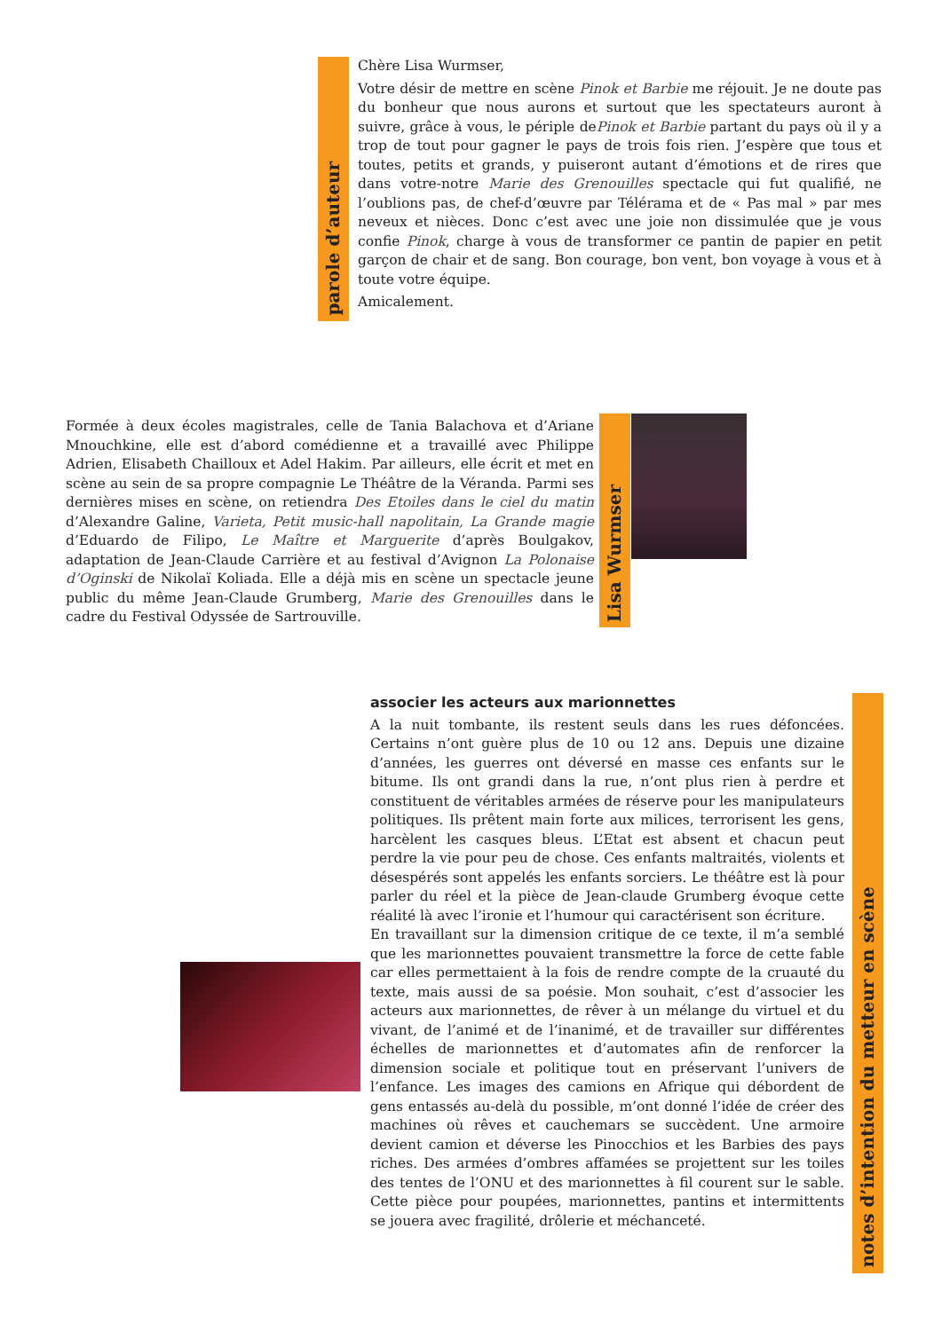parole d’auteur
Chère Lisa Wurmser,
Votre désir de mettre en scène Pinok et Barbie me réjouit. Je ne doute pas du bonheur que nous aurons et surtout que les spectateurs auront à suivre, grâce à vous, le périple dePinok et Barbie partant du pays où il y a trop de tout pour gagner le pays de trois fois rien. J’espère que tous et toutes, petits et grands, y puiseront autant d’émotions et de rires que dans votre-notre Marie des Grenouilles spectacle qui fut qualifié, ne l’oublions pas, de chef-d’œuvre par Télérama et de « Pas mal » par mes neveux et nièces. Donc c’est avec une joie non dissimulée que je vous confie Pinok, charge à vous de transformer ce pantin de papier en petit garçon de chair et de sang. Bon courage, bon vent, bon voyage à vous et à toute votre équipe.
Amicalement.
Formée à deux écoles magistrales, celle de Tania Balachova et d’Ariane Mnouchkine, elle est d’abord comédienne et a travaillé avec Philippe Adrien, Elisabeth Chailloux et Adel Hakim. Par ailleurs, elle écrit et met en scène au sein de sa propre compagnie Le Théâtre de la Véranda. Parmi ses dernières mises en scène, on retiendra Des Etoiles dans le ciel du matin d’Alexandre Galine, Varieta, Petit music-hall napolitain, La Grande magie d’Eduardo de Filipo, Le Maître et Marguerite d’après Boulgakov, adaptation de Jean-Claude Carrière et au festival d’Avignon La Polonaise d’Oginski de Nikolaï Koliada. Elle a déjà mis en scène un spectacle jeune public du même Jean-Claude Grumberg, Marie des Grenouilles dans le cadre du Festival Odyssée de Sartrouville.
Lisa Wurmser
associer les acteurs aux marionnettes
A la nuit tombante, ils restent seuls dans les rues défoncées. Certains n’ont guère plus de 10 ou 12 ans. Depuis une dizaine d’années, les guerres ont déversé en masse ces enfants sur le bitume. Ils ont grandi dans la rue, n’ont plus rien à perdre et constituent de véritables armées de réserve pour les manipulateurs politiques. Ils prêtent main forte aux milices, terrorisent les gens, harcèlent les casques bleus. L’Etat est absent et chacun peut perdre la vie pour peu de chose. Ces enfants maltraités, violents et désespérés sont appelés les enfants sorciers. Le théâtre est là pour parler du réel et la pièce de Jean-claude Grumberg évoque cette réalité là avec l’ironie et l’humour qui caractérisent son écriture.
En travaillant sur la dimension critique de ce texte, il m’a semblé que les marionnettes pouvaient transmettre la force de cette fable car elles permettaient à la fois de rendre compte de la cruauté du texte, mais aussi de sa poésie. Mon souhait, c’est d’associer les acteurs aux marionnettes, de rêver à un mélange du virtuel et du vivant, de l’animé et de l’inanimé, et de travailler sur différentes échelles de marionnettes et d’automates afin de renforcer la dimension sociale et politique tout en préservant l’univers de l’enfance. Les images des camions en Afrique qui débordent de gens entassés au-delà du possible, m’ont donné l’idée de créer des machines où rêves et cauchemars se succèdent. Une armoire devient camion et déverse les Pinocchios et les Barbies des pays riches. Des armées d’ombres affamées se projettent sur les toiles des tentes de l’ONU et des marionnettes à fil courent sur le sable. Cette pièce pour poupées, marionnettes, pantins et intermittents se jouera avec fragilité, drôlerie et méchanceté.
notes d’intention du metteur en scène